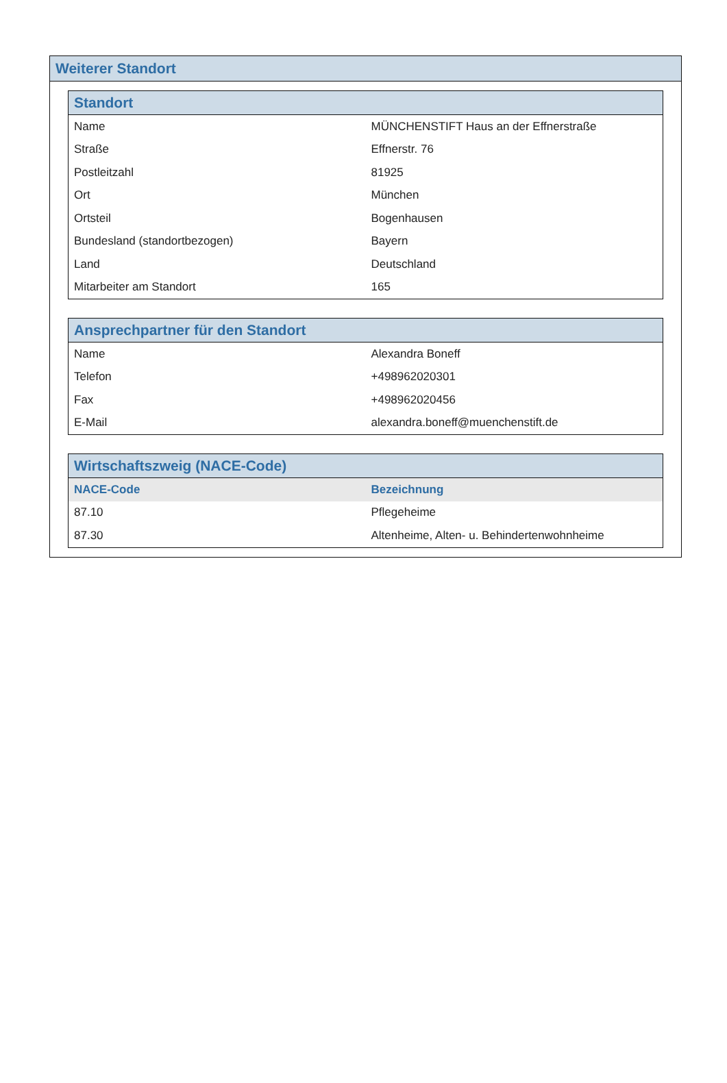Weiterer Standort
Standort
| Name | MÜNCHENSTIFT Haus an der Effnerstraße |
| Straße | Effnerstr. 76 |
| Postleitzahl | 81925 |
| Ort | München |
| Ortsteil | Bogenhausen |
| Bundesland (standortbezogen) | Bayern |
| Land | Deutschland |
| Mitarbeiter am Standort | 165 |
Ansprechpartner für den Standort
| Name | Alexandra Boneff |
| Telefon | +498962020301 |
| Fax | +498962020456 |
| E-Mail | alexandra.boneff@muenchenstift.de |
Wirtschaftszweig (NACE-Code)
| NACE-Code | Bezeichnung |
| --- | --- |
| 87.10 | Pflegeheime |
| 87.30 | Altenheime, Alten- u. Behindertenwohnheime |